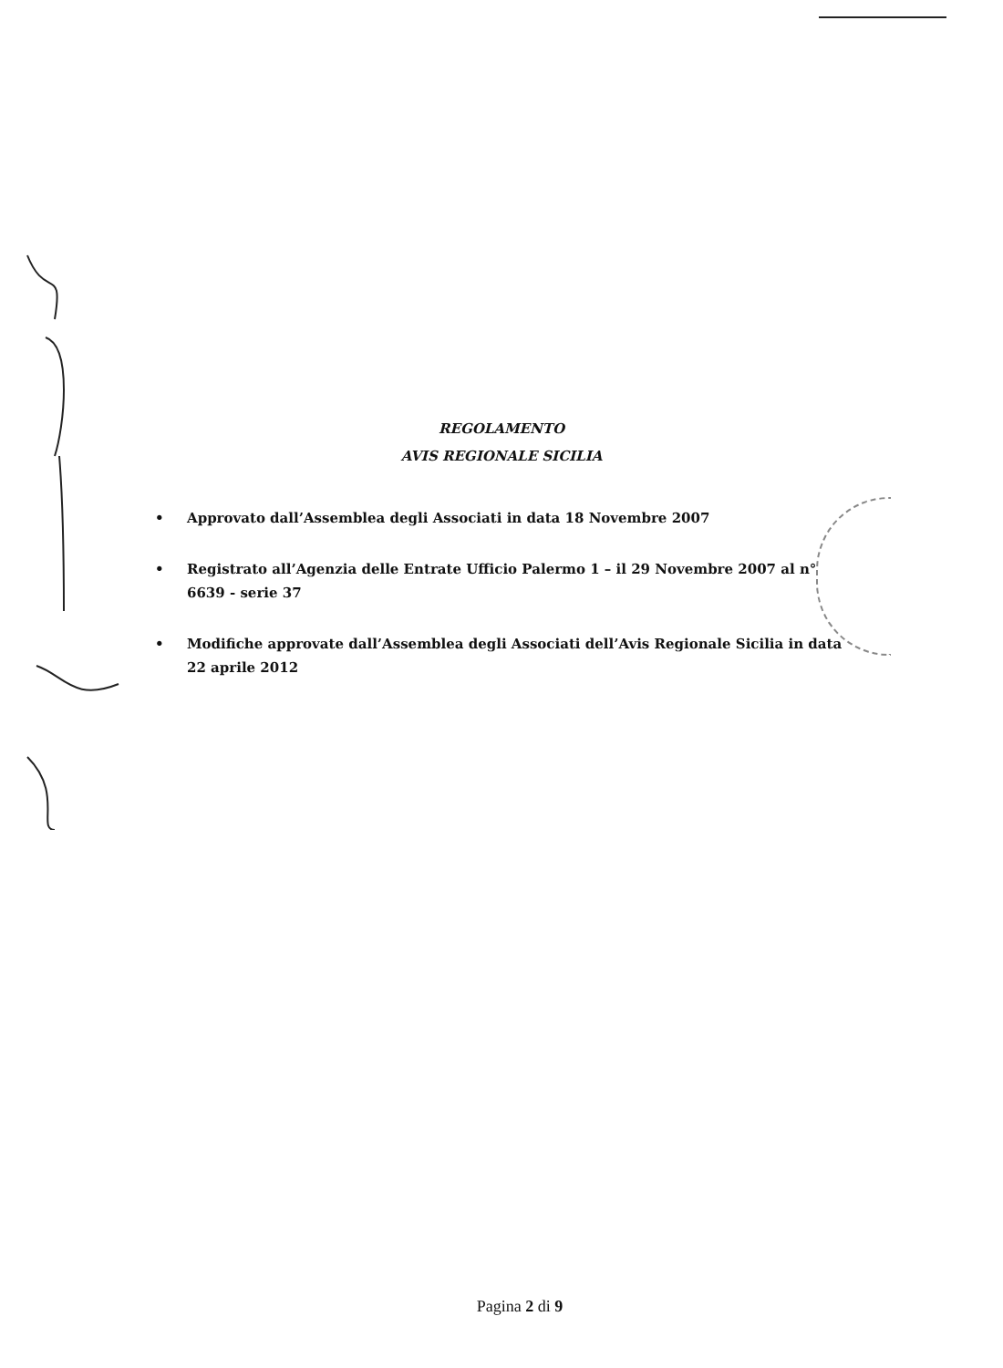REGOLAMENTO
AVIS REGIONALE SICILIA
• Approvato dall’Assemblea degli Associati in data 18 Novembre 2007
• Registrato all’Agenzia delle Entrate Ufficio Palermo 1 – il 29 Novembre 2007 al n° 6639 - serie 37
• Modifiche approvate dall’Assemblea degli Associati dell’Avis Regionale Sicilia in data 22 aprile 2012
Pagina 2 di 9